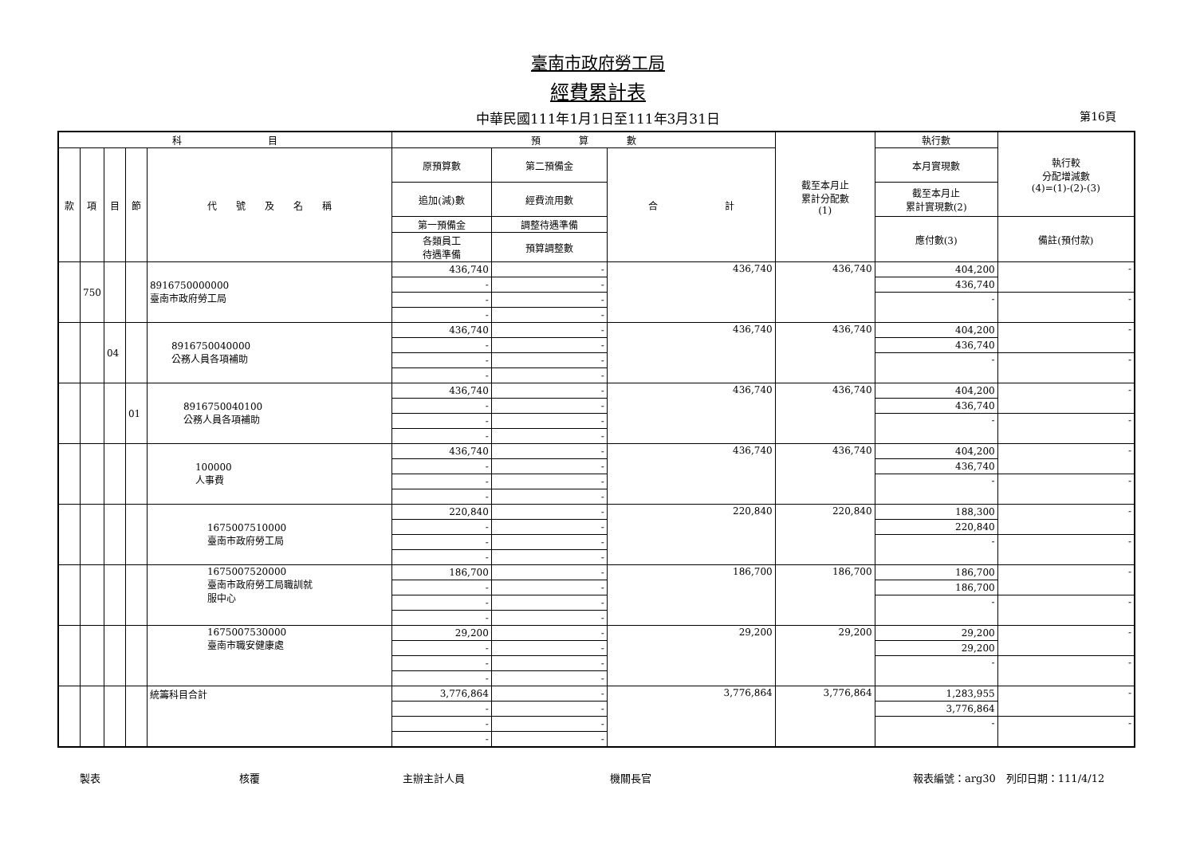臺南市政府勞工局
經費累計表
中華民國111年1月1日至111年3月31日 第16頁
| 科 目 | | | | | 預 算 數 | | | 截至本月止 累計分配數 (1) | 執行數 | 執行較 分配增減數 (4)=(1)-(2)-(3) |
| --- | --- | --- | --- | --- | --- | --- | --- | --- | --- | --- |
| 款 | 項 | 目 | 節 | 代 號 及 名 稱 | 原預算數 | 第二預備金 | 合 計 | | 本月實現數 | |
| | | | | | 追加(減)數 | 經費流用數 | | | 截至本月止 累計實現數(2) | |
| | | | | | 第一預備金 | 調整待遇準備 | | | 應付數(3) | 備註(預付款) |
| | | | | | 各類員工 待遇準備 | 預算調整數 | | | | |
| | 750 | | | 8916750000000 臺南市政府勞工局 | 436,740 | - | 436,740 | 436,740 | 404,200 | - |
| | | | | | - | - | | | 436,740 | |
| | | | | | - | - | | | - | - |
| | | | | | - | - | | | | |
| | | 04 | | 8916750040000 公務人員各項補助 | 436,740 | - | 436,740 | 436,740 | 404,200 | - |
| | | | | | - | - | | | 436,740 | |
| | | | | | - | - | | | - | - |
| | | | | | - | - | | | | |
| | | | 01 | 8916750040100 公務人員各項補助 | 436,740 | - | 436,740 | 436,740 | 404,200 | - |
| | | | | | - | - | | | 436,740 | |
| | | | | | - | - | | | - | - |
| | | | | | - | - | | | | |
| | | | | 100000 人事費 | 436,740 | - | 436,740 | 436,740 | 404,200 | - |
| | | | | | - | - | | | 436,740 | |
| | | | | | - | - | | | - | - |
| | | | | | - | - | | | | |
| | | | | 1675007510000 臺南市政府勞工局 | 220,840 | - | 220,840 | 220,840 | 188,300 | - |
| | | | | | - | - | | | 220,840 | |
| | | | | | - | - | | | - | - |
| | | | | | - | - | | | | |
| | | | | 1675007520000 臺南市政府勞工局職訓就 服中心 | 186,700 | - | 186,700 | 186,700 | 186,700 | - |
| | | | | | - | - | | | 186,700 | |
| | | | | | - | - | | | - | - |
| | | | | | - | - | | | | |
| | | | | 1675007530000 臺南市職安健康處 | 29,200 | - | 29,200 | 29,200 | 29,200 | - |
| | | | | | - | - | | | 29,200 | |
| | | | | | - | - | | | - | - |
| | | | | | - | - | | | | |
| | | | | 統籌科目合計 | 3,776,864 | - | 3,776,864 | 3,776,864 | 1,283,955 | - |
| | | | | | - | - | | | 3,776,864 | |
| | | | | | - | - | | | - | - |
| | | | | | - | - | | | | |
製表 核覆 主辦主計人員 機關長官 報表編號：arg30　列印日期：111/4/12